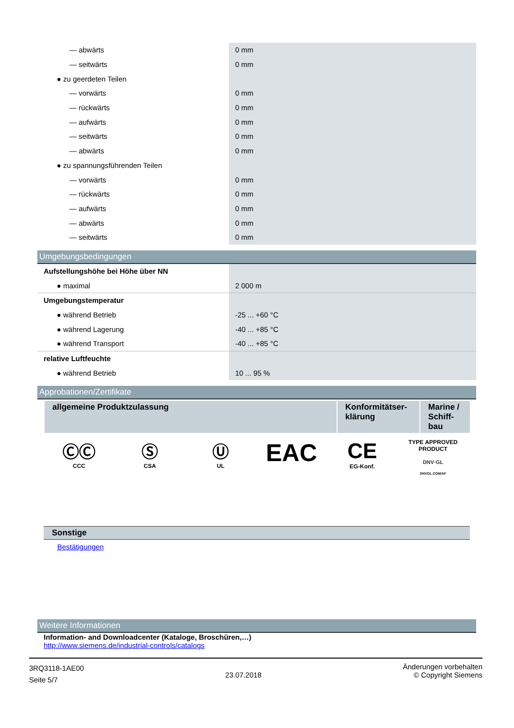| — abwärts | 0 mm |
| — seitwärts | 0 mm |
| ● zu geerdeten Teilen | |
| — vorwärts | 0 mm |
| — rückwärts | 0 mm |
| — aufwärts | 0 mm |
| — seitwärts | 0 mm |
| — abwärts | 0 mm |
| ● zu spannungsführenden Teilen | |
| — vorwärts | 0 mm |
| — rückwärts | 0 mm |
| — aufwärts | 0 mm |
| — abwärts | 0 mm |
| — seitwärts | 0 mm |
Umgebungsbedingungen
| Aufstellungshöhe bei Höhe über NN | |
| ● maximal | 2 000 m |
| Umgebungstemperatur | |
| ● während Betrieb | -25 ... +60 °C |
| ● während Lagerung | -40 ... +85 °C |
| ● während Transport | -40 ... +85 °C |
| relative Luftfeuchte | |
| ● während Betrieb | 10 ... 95 % |
Approbationen/Zertifikate
| allgemeine Produktzulassung | Konformitätser-klärung | Marine / Schiff-bau |
| --- | --- | --- |
ⒸⒸ
CCC
Ⓢ
CSA
Ⓤ
UL
EAC CE
EG-Konf.
TYPE APPROVED PRODUCT
DNV·GL
DNVGL.COM/AF
Sonstige
Bestätigungen
Weitere Informationen
Information- and Downloadcenter (Kataloge, Broschüren,…)
http://www.siemens.de/industrial-controls/catalogs
3RQ3118-1AE00
Seite 5/7
23.07.2018
Änderungen vorbehalten
© Copyright Siemens